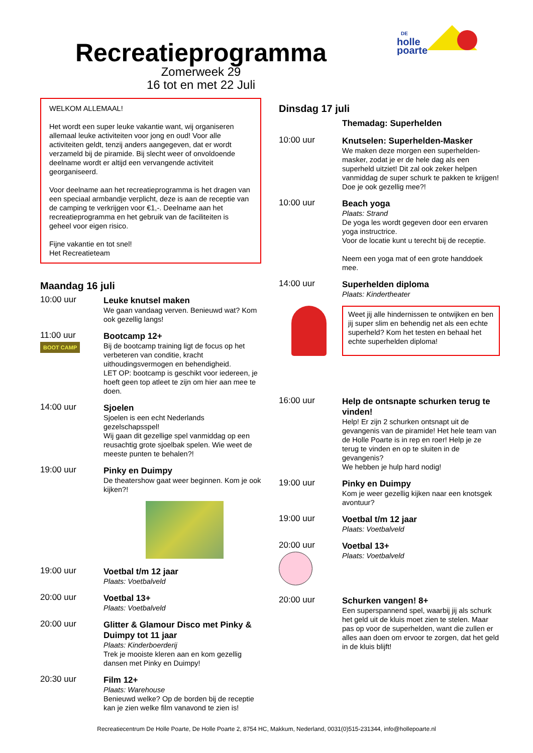Recreatieprogramma
Zomerweek 29
16 tot en met 22 Juli
holle
poarte
DE
WELKOM ALLEMAAL!
Het wordt een super leuke vakantie want, wij organiseren allemaal leuke activiteiten voor jong en oud! Voor alle activiteiten geldt, tenzij anders aangegeven, dat er wordt verzameld bij de piramide. Bij slecht weer of onvoldoende deelname wordt er altijd een vervangende activiteit georganiseerd.
Voor deelname aan het recreatieprogramma is het dragen van een speciaal armbandje verplicht, deze is aan de receptie van de camping te verkrijgen voor €1,-. Deelname aan het recreatieprogramma en het gebruik van de faciliteiten is geheel voor eigen risico.
Fijne vakantie en tot snel!
Het Recreatieteam
Maandag 16 juli
10:00 uur
Leuke knutsel maken
We gaan vandaag verven. Benieuwd wat? Kom ook gezellig langs!
11:00 uur
BOOT CAMP
Bootcamp 12+
Bij de bootcamp training ligt de focus op het verbeteren van conditie, kracht uithoudingsvermogen en behendigheid.
LET OP: bootcamp is geschikt voor iedereen, je hoeft geen top atleet te zijn om hier aan mee te doen.
14:00 uur
Sjoelen
Sjoelen is een echt Nederlands gezelschapsspel!
Wij gaan dit gezellige spel vanmiddag op een reusachtig grote sjoelbak spelen. Wie weet de meeste punten te behalen?!
19:00 uur
Pinky en Duimpy
De theatershow gaat weer beginnen. Kom je ook kijken?!
19:00 uur
Voetbal t/m 12 jaar
Plaats: Voetbalveld
20:00 uur
Voetbal 13+
Plaats: Voetbalveld
20:00 uur
Glitter & Glamour Disco met Pinky & Duimpy tot 11 jaar
Plaats: Kinderboerderij
Trek je mooiste kleren aan en kom gezellig dansen met Pinky en Duimpy!
20:30 uur
Film 12+
Plaats: Warehouse
Benieuwd welke? Op de borden bij de receptie kan je zien welke film vanavond te zien is!
Dinsdag 17 juli
Themadag: Superhelden
10:00 uur
Knutselen: Superhelden-Masker
We maken deze morgen een superhelden-masker, zodat je er de hele dag als een superheld uitziet! Dit zal ook zeker helpen vanmiddag de super schurk te pakken te krijgen! Doe je ook gezellig mee?!
10:00 uur
Beach yoga
Plaats: Strand
De yoga les wordt gegeven door een ervaren yoga instructrice.
Voor de locatie kunt u terecht bij de receptie.
Neem een yoga mat of een grote handdoek mee.
14:00 uur
Superhelden diploma
Plaats: Kindertheater
Weet jij alle hindernissen te ontwijken en ben jij super slim en behendig net als een echte superheld? Kom het testen en behaal het echte superhelden diploma!
16:00 uur
Help de ontsnapte schurken terug te vinden!
Help! Er zijn 2 schurken ontsnapt uit de gevangenis van de piramide! Het hele team van de Holle Poarte is in rep en roer! Help je ze terug te vinden en op te sluiten in de gevangenis?
We hebben je hulp hard nodig!
19:00 uur
Pinky en Duimpy
Kom je weer gezellig kijken naar een knotsgek avontuur?
19:00 uur
Voetbal t/m 12 jaar
Plaats: Voetbalveld
20:00 uur
Voetbal 13+
Plaats: Voetbalveld
20:00 uur
Schurken vangen! 8+
Een superspannend spel, waarbij jij als schurk het geld uit de kluis moet zien te stelen. Maar pas op voor de superhelden, want die zullen er alles aan doen om ervoor te zorgen, dat het geld in de kluis blijft!
Recreatiecentrum De Holle Poarte, De Holle Poarte 2, 8754 HC, Makkum, Nederland, 0031(0)515-231344, info@hollepoarte.nl